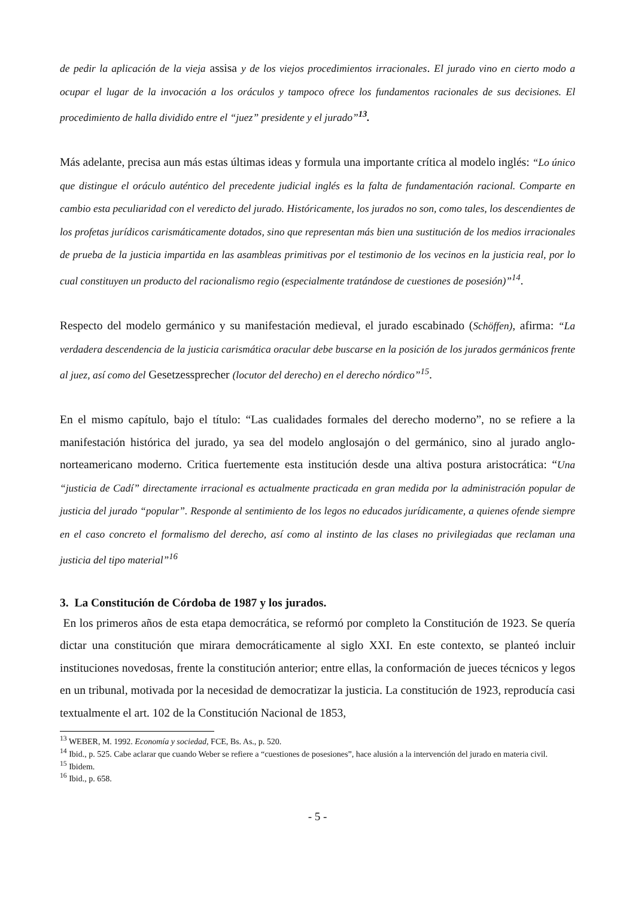de pedir la aplicación de la vieja assisa y de los viejos procedimientos irracionales. El jurado vino en cierto modo a ocupar el lugar de la invocación a los oráculos y tampoco ofrece los fundamentos racionales de sus decisiones. El procedimiento de halla dividido entre el “juez” presidente y el jurado”<sup>13</sup>.
Más adelante, precisa aun más estas últimas ideas y formula una importante crítica al modelo inglés: “Lo único que distingue el oráculo auténtico del precedente judicial inglés es la falta de fundamentación racional. Comparte en cambio esta peculiaridad con el veredicto del jurado. Históricamente, los jurados no son, como tales, los descendientes de los profetas jurídicos carismáticamente dotados, sino que representan más bien una sustitución de los medios irracionales de prueba de la justicia impartida en las asambleas primitivas por el testimonio de los vecinos en la justicia real, por lo cual constituyen un producto del racionalismo regio (especialmente tratándose de cuestiones de posesión)”<sup>14</sup>.
Respecto del modelo germánico y su manifestación medieval, el jurado escabinado (Schöffen), afirma: “La verdadera descendencia de la justicia carismática oracular debe buscarse en la posición de los jurados germánicos frente al juez, así como del Gesetzessprecher (locutor del derecho) en el derecho nórdico”<sup>15</sup>.
En el mismo capítulo, bajo el título: “Las cualidades formales del derecho moderno”, no se refiere a la manifestación histórica del jurado, ya sea del modelo anglosajón o del germánico, sino al jurado anglo-norteamericano moderno. Critica fuertemente esta institución desde una altiva postura aristocrática: “Una “justicia de Cadí” directamente irracional es actualmente practicada en gran medida por la administración popular de justicia del jurado “popular”. Responde al sentimiento de los legos no educados jurídicamente, a quienes ofende siempre en el caso concreto el formalismo del derecho, así como al instinto de las clases no privilegiadas que reclaman una justicia del tipo material”<sup>16</sup>
3. La Constitución de Córdoba de 1987 y los jurados.
En los primeros años de esta etapa democrática, se reformó por completo la Constitución de 1923. Se quería dictar una constitución que mirara democráticamente al siglo XXI. En este contexto, se planteó incluir instituciones novedosas, frente la constitución anterior; entre ellas, la conformación de jueces técnicos y legos en un tribunal, motivada por la necesidad de democratizar la justicia. La constitución de 1923, reproducía casi textualmente el art. 102 de la Constitución Nacional de 1853,
<sup>13</sup> WEBER, M. 1992. Economía y sociedad, FCE, Bs. As., p. 520.
<sup>14</sup> Ibid., p. 525. Cabe aclarar que cuando Weber se refiere a “cuestiones de posesiones”, hace alusión a la intervención del jurado en materia civil.
<sup>15</sup> Ibidem.
<sup>16</sup> Ibid., p. 658.
- 5 -